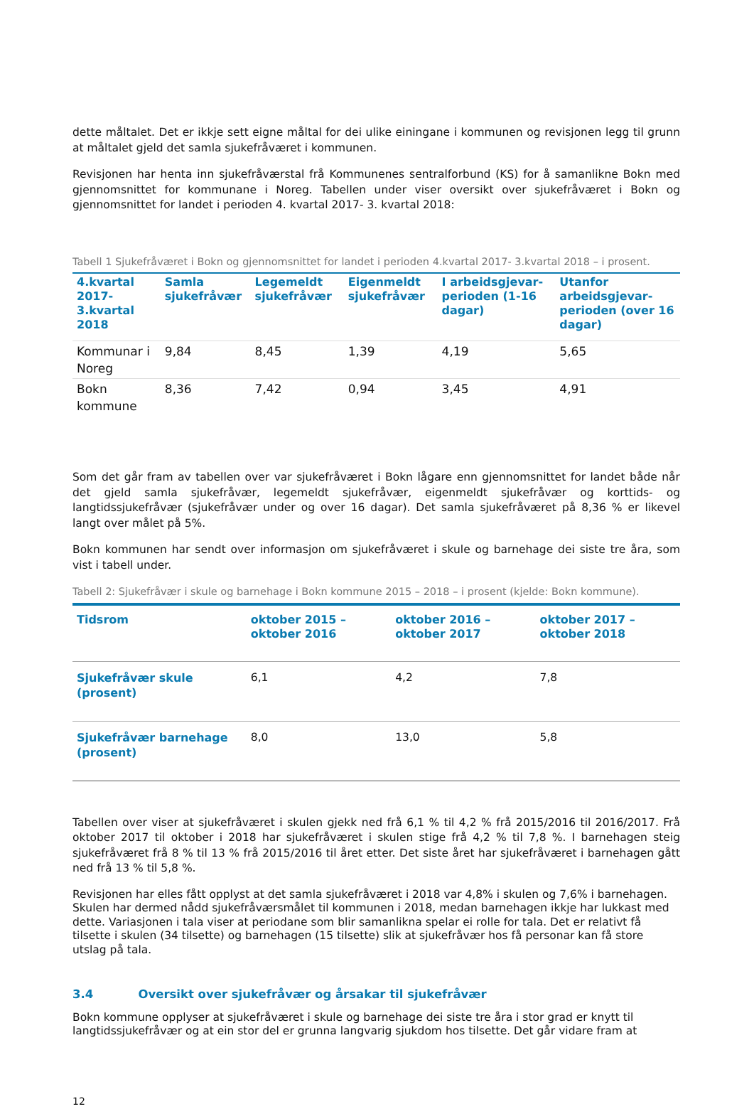dette måltalet. Det er ikkje sett eigne måltal for dei ulike einingane i kommunen og revisjonen legg til grunn at måltalet gjeld det samla sjukefråværet i kommunen.
Revisjonen har henta inn sjukefråværstal frå Kommunenes sentralforbund (KS) for å samanlikne Bokn med gjennomsnittet for kommunane i Noreg. Tabellen under viser oversikt over sjukefråværet i Bokn og gjennomsnittet for landet i perioden 4. kvartal 2017- 3. kvartal 2018:
Tabell 1 Sjukefråværet i Bokn og gjennomsnittet for landet i perioden 4.kvartal 2017- 3.kvartal 2018 – i prosent.
| 4.kvartal 2017-3.kvartal 2018 | Samla sjukefråvær | Legemeldt sjukefråvær | Eigenmeldt sjukefråvær | I arbeidsgjevar-perioden (1-16 dagar) | Utanfor arbeidsgjevar-perioden (over 16 dagar) |
| --- | --- | --- | --- | --- | --- |
| Kommunar i Noreg | 9,84 | 8,45 | 1,39 | 4,19 | 5,65 |
| Bokn kommune | 8,36 | 7,42 | 0,94 | 3,45 | 4,91 |
Som det går fram av tabellen over var sjukefråværet i Bokn lågare enn gjennomsnittet for landet både når det gjeld samla sjukefråvær, legemeldt sjukefråvær, eigenmeldt sjukefråvær og korttids- og langtidssjukefråvær (sjukefråvær under og over 16 dagar). Det samla sjukefråværet på 8,36 % er likevel langt over målet på 5%.
Bokn kommunen har sendt over informasjon om sjukefråværet i skule og barnehage dei siste tre åra, som vist i tabell under.
Tabell 2: Sjukefråvær i skule og barnehage i Bokn kommune 2015 – 2018 – i prosent (kjelde: Bokn kommune).
| Tidsrom | oktober 2015 – oktober 2016 | oktober 2016 – oktober 2017 | oktober 2017 – oktober 2018 |
| --- | --- | --- | --- |
| Sjukefråvær skule (prosent) | 6,1 | 4,2 | 7,8 |
| Sjukefråvær barnehage (prosent) | 8,0 | 13,0 | 5,8 |
Tabellen over viser at sjukefråværet i skulen gjekk ned frå 6,1 % til 4,2 % frå 2015/2016 til 2016/2017. Frå oktober 2017 til oktober i 2018 har sjukefråværet i skulen stige frå 4,2 % til 7,8 %. I barnehagen steig sjukefråværet frå 8 % til 13 % frå 2015/2016 til året etter. Det siste året har sjukefråværet i barnehagen gått ned frå 13 % til 5,8 %.
Revisjonen har elles fått opplyst at det samla sjukefråværet i 2018 var 4,8% i skulen og 7,6% i barnehagen. Skulen har dermed nådd sjukefråværsmålet til kommunen i 2018, medan barnehagen ikkje har lukkast med dette. Variasjonen i tala viser at periodane som blir samanlikna spelar ei rolle for tala. Det er relativt få tilsette i skulen (34 tilsette) og barnehagen (15 tilsette) slik at sjukefråvær hos få personar kan få store utslag på tala.
3.4 Oversikt over sjukefråvær og årsakar til sjukefråvær
Bokn kommune opplyser at sjukefråværet i skule og barnehage dei siste tre åra i stor grad er knytt til langtidssjukefråvær og at ein stor del er grunna langvarig sjukdom hos tilsette. Det går vidare fram at
12